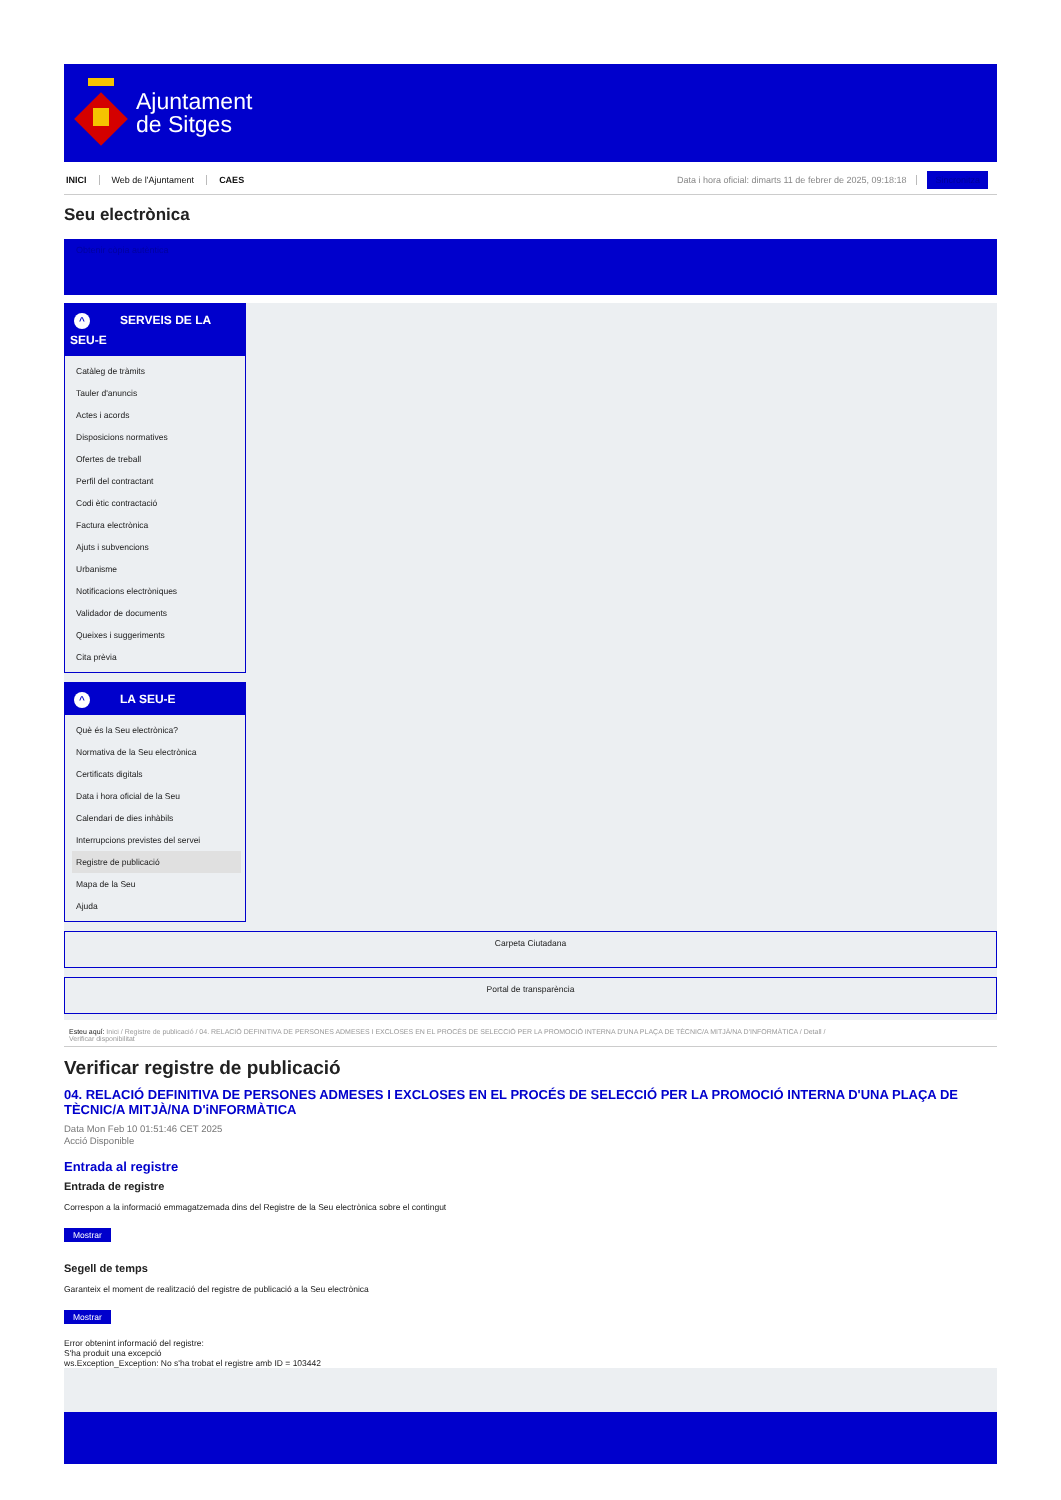Ajuntament
de Sitges
INICI Web de l'Ajuntament CAES Data i hora oficial: dimarts 11 de febrer de 2025, 09:18:18 Sincronitza
Seu electrònica
Obtenir còpia autèntica
^ SERVEIS DE LA
SEU-E
Catàleg de tràmits
Tauler d'anuncis
Actes i acords
Disposicions normatives
Ofertes de treball
Perfil del contractant
Codi ètic contractació
Factura electrònica
Ajuts i subvencions
Urbanisme
Notificacions electròniques
Validador de documents
Queixes i suggeriments
Cita prèvia
^ LA SEU-E
Què és la Seu electrònica?
Normativa de la Seu electrònica
Certificats digitals
Data i hora oficial de la Seu
Calendari de dies inhàbils
Interrupcions previstes del servei
Registre de publicació
Mapa de la Seu
Ajuda
Carpeta Ciutadana
Portal de transparència
Esteu aquí: Inici / Registre de publicació / 04. RELACIÓ DEFINITIVA DE PERSONES ADMESES I EXCLOSES EN EL PROCÉS DE SELECCIÓ PER LA PROMOCIÓ INTERNA D'UNA PLAÇA DE TÈCNIC/A MITJÀ/NA D'INFORMÀTICA / Detall /
Verificar disponibilitat
Verificar registre de publicació
04. RELACIÓ DEFINITIVA DE PERSONES ADMESES I EXCLOSES EN EL PROCÉS DE SELECCIÓ PER LA PROMOCIÓ INTERNA D'UNA PLAÇA DE TÈCNIC/A MITJÀ/NA D'iNFORMÀTICA
Data Mon Feb 10 01:51:46 CET 2025
Acció Disponible
Entrada al registre
Entrada de registre
Correspon a la informació emmagatzemada dins del Registre de la Seu electrònica sobre el contingut
Mostrar
Segell de temps
Garanteix el moment de realització del registre de publicació a la Seu electrònica
Mostrar
Error obtenint informació del registre:
S'ha produit una excepció
ws.Exception_Exception: No s'ha trobat el registre amb ID = 103442